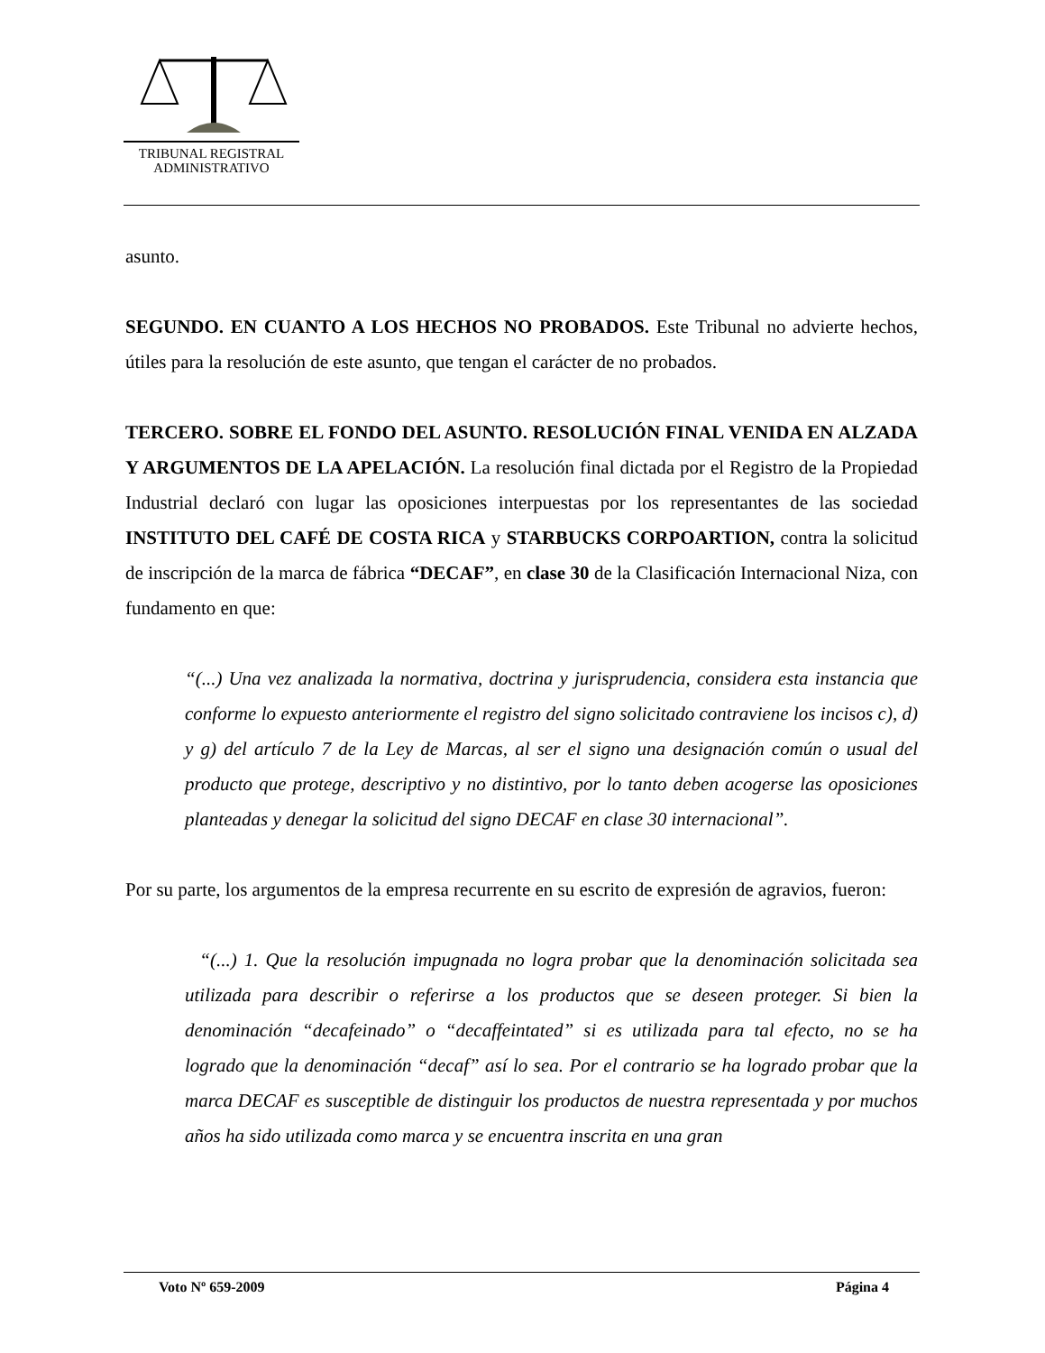TRIBUNAL REGISTRAL
ADMINISTRATIVO
asunto.
SEGUNDO. EN CUANTO A LOS HECHOS NO PROBADOS. Este Tribunal no advierte hechos, útiles para la resolución de este asunto, que tengan el carácter de no probados.
TERCERO. SOBRE EL FONDO DEL ASUNTO. RESOLUCIÓN FINAL VENIDA EN ALZADA Y ARGUMENTOS DE LA APELACIÓN. La resolución final dictada por el Registro de la Propiedad Industrial declaró con lugar las oposiciones interpuestas por los representantes de las sociedad INSTITUTO DEL CAFÉ DE COSTA RICA y STARBUCKS CORPOARTION, contra la solicitud de inscripción de la marca de fábrica “DECAF”, en clase 30 de la Clasificación Internacional Niza, con fundamento en que:
“(...) Una vez analizada la normativa, doctrina y jurisprudencia, considera esta instancia que conforme lo expuesto anteriormente el registro del signo solicitado contraviene los incisos c), d) y g) del artículo 7 de la Ley de Marcas, al ser el signo una designación común o usual del producto que protege, descriptivo y no distintivo, por lo tanto deben acogerse las oposiciones planteadas y denegar la solicitud del signo DECAF en clase 30 internacional”.
Por su parte, los argumentos de la empresa recurrente en su escrito de expresión de agravios, fueron:
“(...) 1. Que la resolución impugnada no logra probar que la denominación solicitada sea utilizada para describir o referirse a los productos que se deseen proteger. Si bien la denominación “decafeinado” o “decaffeintated” si es utilizada para tal efecto, no se ha logrado que la denominación “decaf” así lo sea. Por el contrario se ha logrado probar que la marca DECAF es susceptible de distinguir los productos de nuestra representada y por muchos años ha sido utilizada como marca y se encuentra inscrita en una gran
Voto Nº 659-2009 Página 4